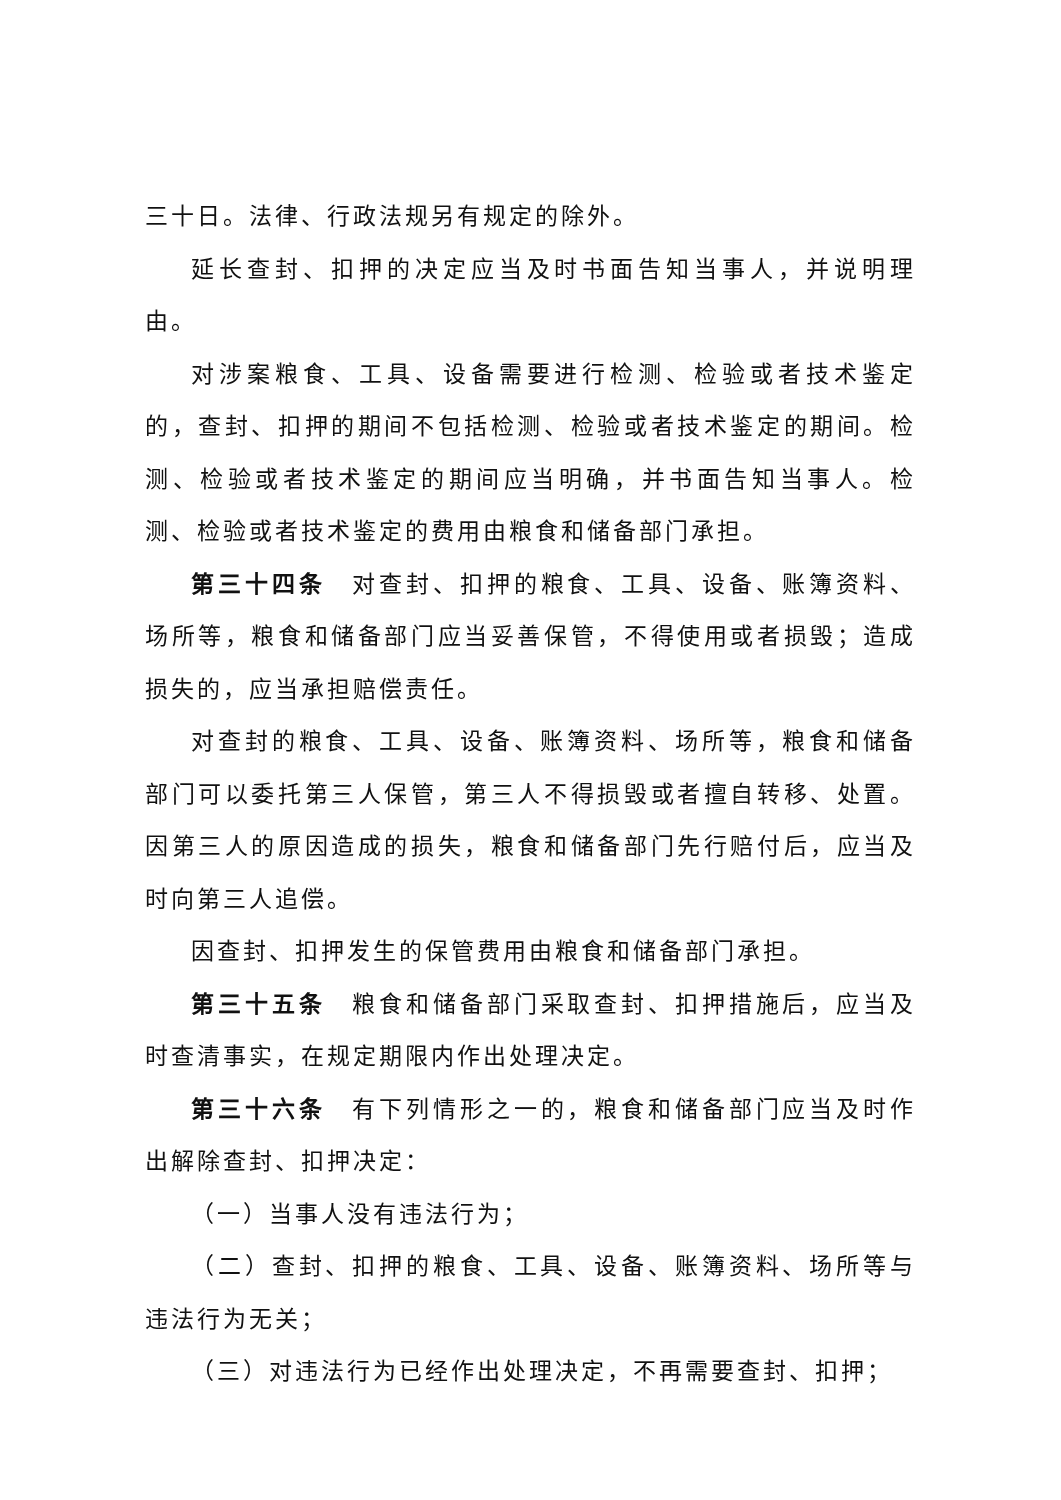三十日。法律、行政法规另有规定的除外。
延长查封、扣押的决定应当及时书面告知当事人，并说明理由。
对涉案粮食、工具、设备需要进行检测、检验或者技术鉴定的，查封、扣押的期间不包括检测、检验或者技术鉴定的期间。检测、检验或者技术鉴定的期间应当明确，并书面告知当事人。检测、检验或者技术鉴定的费用由粮食和储备部门承担。
第三十四条　对查封、扣押的粮食、工具、设备、账簿资料、场所等，粮食和储备部门应当妥善保管，不得使用或者损毁；造成损失的，应当承担赔偿责任。
对查封的粮食、工具、设备、账簿资料、场所等，粮食和储备部门可以委托第三人保管，第三人不得损毁或者擅自转移、处置。因第三人的原因造成的损失，粮食和储备部门先行赔付后，应当及时向第三人追偿。
因查封、扣押发生的保管费用由粮食和储备部门承担。
第三十五条　粮食和储备部门采取查封、扣押措施后，应当及时查清事实，在规定期限内作出处理决定。
第三十六条　有下列情形之一的，粮食和储备部门应当及时作出解除查封、扣押决定：
（一）当事人没有违法行为；
（二）查封、扣押的粮食、工具、设备、账簿资料、场所等与违法行为无关；
（三）对违法行为已经作出处理决定，不再需要查封、扣押；